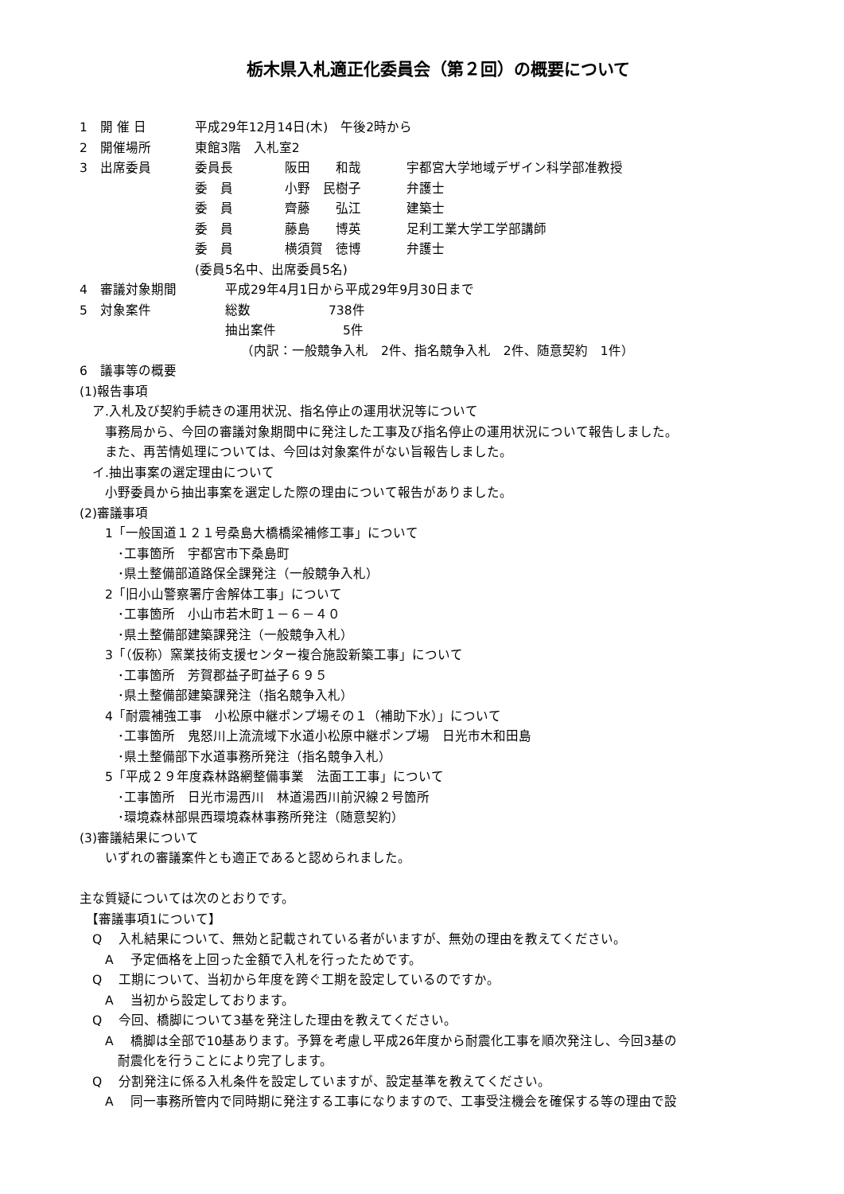栃木県入札適正化委員会（第２回）の概要について
1　開 催 日 平成29年12月14日(木)　午後2時から
2　開催場所 東館3階　入札室2
3　出席委員 委員長 阪田　　和哉 宇都宮大学地域デザイン科学部准教授
委　員 小野　民樹子 弁護士
委　員 齊藤　　弘江 建築士
委　員 藤島　　博英 足利工業大学工学部講師
委　員 横須賀　徳博 弁護士
(委員5名中、出席委員5名)
4　審議対象期間 平成29年4月1日から平成29年9月30日まで
5　対象案件 総数 738件
抽出案件 5件
（内訳：一般競争入札　2件、指名競争入札　2件、随意契約　1件）
6　議事等の概要
(1)報告事項
　ア.入札及び契約手続きの運用状況、指名停止の運用状況等について
　　事務局から、今回の審議対象期間中に発注した工事及び指名停止の運用状況について報告しました。
　　また、再苦情処理については、今回は対象案件がない旨報告しました。
　イ.抽出事案の選定理由について
　　小野委員から抽出事案を選定した際の理由について報告がありました。
(2)審議事項
　　1「一般国道１２１号桑島大橋橋梁補修工事」について
　　　･工事箇所　宇都宮市下桑島町
　　　･県土整備部道路保全課発注（一般競争入札）
　　2「旧小山警察署庁舎解体工事」について
　　　･工事箇所　小山市若木町１－６－４０
　　　･県土整備部建築課発注（一般競争入札）
　　3「（仮称）窯業技術支援センター複合施設新築工事」について
　　　･工事箇所　芳賀郡益子町益子６９５
　　　･県土整備部建築課発注（指名競争入札）
　　4「耐震補強工事　小松原中継ポンプ場その１（補助下水）」について
　　　･工事箇所　鬼怒川上流流域下水道小松原中継ポンプ場　日光市木和田島
　　　･県土整備部下水道事務所発注（指名競争入札）
　　5「平成２９年度森林路網整備事業　法面工工事」について
　　　･工事箇所　日光市湯西川　林道湯西川前沢線２号箇所
　　　･環境森林部県西環境森林事務所発注（随意契約）
(3)審議結果について
　　いずれの審議案件とも適正であると認められました。
主な質疑については次のとおりです。
　【審議事項1について】
　Q　 入札結果について、無効と記載されている者がいますが、無効の理由を教えてください。
　　A　 予定価格を上回った金額で入札を行ったためです。
　Q　 工期について、当初から年度を跨ぐ工期を設定しているのですか。
　　A　 当初から設定しております。
　Q　 今回、橋脚について3基を発注した理由を教えてください。
　　A　 橋脚は全部で10基あります。予算を考慮し平成26年度から耐震化工事を順次発注し、今回3基の
　　　耐震化を行うことにより完了します。
　Q　 分割発注に係る入札条件を設定していますが、設定基準を教えてください。
　　A　 同一事務所管内で同時期に発注する工事になりますので、工事受注機会を確保する等の理由で設